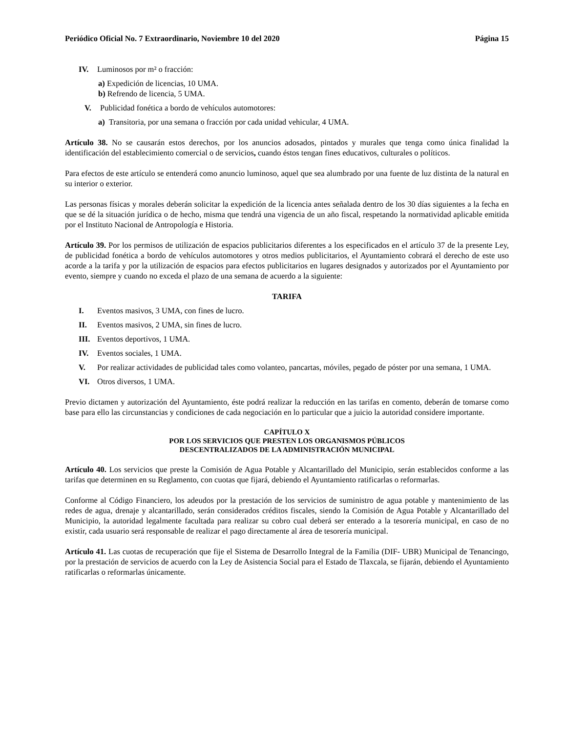Periódico Oficial No. 7 Extraordinario, Noviembre 10 del 2020 Página 15
IV. Luminosos por m² o fracción:
a) Expedición de licencias, 10 UMA.
b) Refrendo de licencia, 5 UMA.
V. Publicidad fonética a bordo de vehículos automotores:
a) Transitoria, por una semana o fracción por cada unidad vehicular, 4 UMA.
Artículo 38. No se causarán estos derechos, por los anuncios adosados, pintados y murales que tenga como única finalidad la identificación del establecimiento comercial o de servicios, cuando éstos tengan fines educativos, culturales o políticos.
Para efectos de este artículo se entenderá como anuncio luminoso, aquel que sea alumbrado por una fuente de luz distinta de la natural en su interior o exterior.
Las personas físicas y morales deberán solicitar la expedición de la licencia antes señalada dentro de los 30 días siguientes a la fecha en que se dé la situación jurídica o de hecho, misma que tendrá una vigencia de un año fiscal, respetando la normatividad aplicable emitida por el Instituto Nacional de Antropología e Historia.
Artículo 39. Por los permisos de utilización de espacios publicitarios diferentes a los especificados en el artículo 37 de la presente Ley, de publicidad fonética a bordo de vehículos automotores y otros medios publicitarios, el Ayuntamiento cobrará el derecho de este uso acorde a la tarifa y por la utilización de espacios para efectos publicitarios en lugares designados y autorizados por el Ayuntamiento por evento, siempre y cuando no exceda el plazo de una semana de acuerdo a la siguiente:
TARIFA
I. Eventos masivos, 3 UMA, con fines de lucro.
II. Eventos masivos, 2 UMA, sin fines de lucro.
III. Eventos deportivos, 1 UMA.
IV. Eventos sociales, 1 UMA.
V. Por realizar actividades de publicidad tales como volanteo, pancartas, móviles, pegado de póster por una semana, 1 UMA.
VI. Otros diversos, 1 UMA.
Previo dictamen y autorización del Ayuntamiento, éste podrá realizar la reducción en las tarifas en comento, deberán de tomarse como base para ello las circunstancias y condiciones de cada negociación en lo particular que a juicio la autoridad considere importante.
CAPÍTULO X
POR LOS SERVICIOS QUE PRESTEN LOS ORGANISMOS PÚBLICOS
DESCENTRALIZADOS DE LA ADMINISTRACIÓN MUNICIPAL
Artículo 40. Los servicios que preste la Comisión de Agua Potable y Alcantarillado del Municipio, serán establecidos conforme a las tarifas que determinen en su Reglamento, con cuotas que fijará, debiendo el Ayuntamiento ratificarlas o reformarlas.
Conforme al Código Financiero, los adeudos por la prestación de los servicios de suministro de agua potable y mantenimiento de las redes de agua, drenaje y alcantarillado, serán considerados créditos fiscales, siendo la Comisión de Agua Potable y Alcantarillado del Municipio, la autoridad legalmente facultada para realizar su cobro cual deberá ser enterado a la tesorería municipal, en caso de no existir, cada usuario será responsable de realizar el pago directamente al área de tesorería municipal.
Artículo 41. Las cuotas de recuperación que fije el Sistema de Desarrollo Integral de la Familia (DIF- UBR) Municipal de Tenancingo, por la prestación de servicios de acuerdo con la Ley de Asistencia Social para el Estado de Tlaxcala, se fijarán, debiendo el Ayuntamiento ratificarlas o reformarlas únicamente.